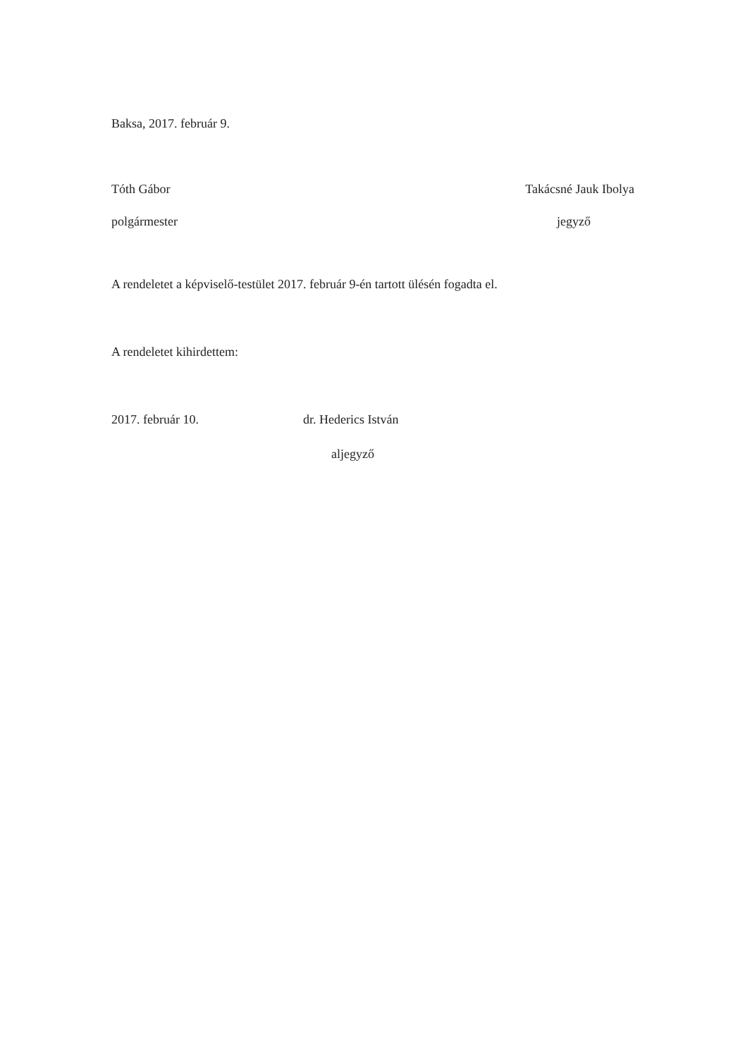Baksa, 2017. február 9.
Tóth Gábor Takácsné Jauk Ibolya
polgármester jegyző
A rendeletet a képviselő-testület 2017. február 9-én tartott ülésén fogadta el.
A rendeletet kihirdettem:
2017. február 10. dr. Hederics István
aljegyző